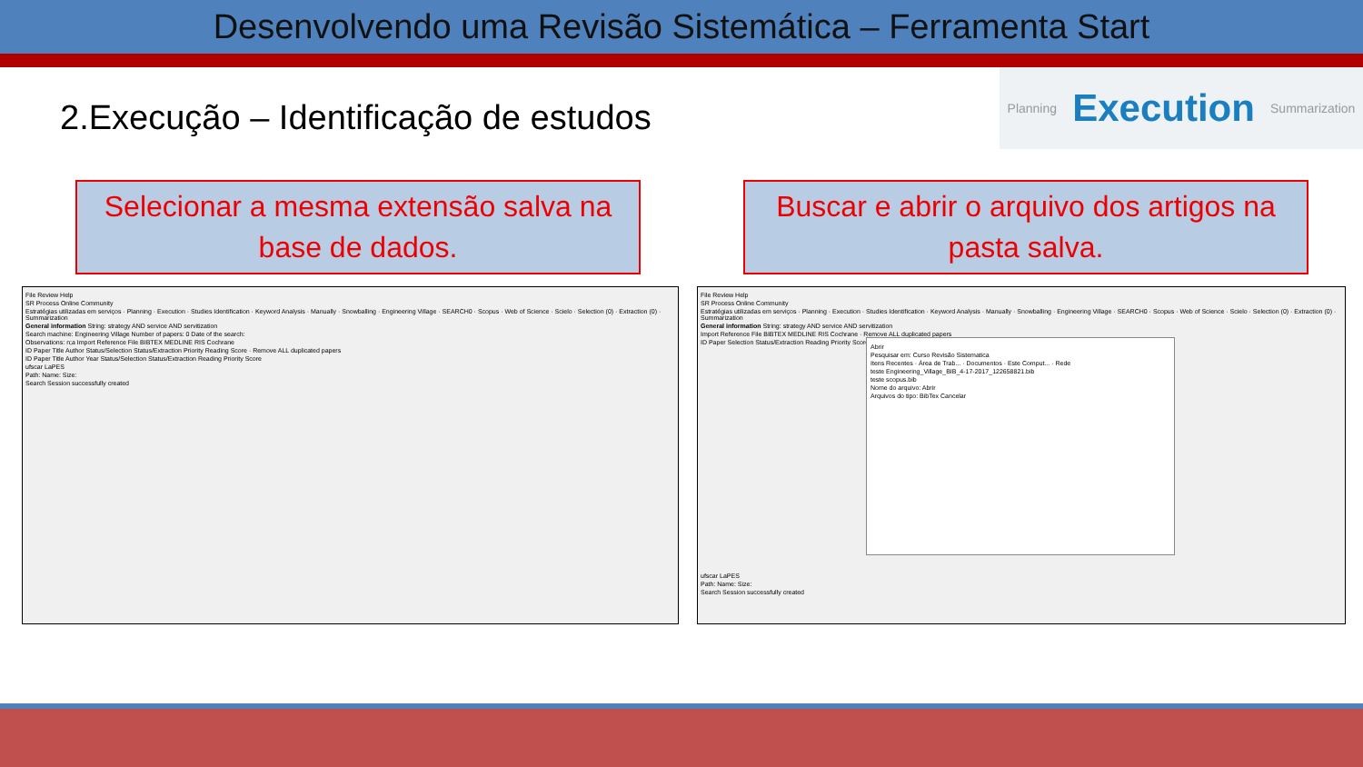Desenvolvendo uma Revisão Sistemática – Ferramenta Start
2.Execução – Identificação de estudos
Planning Execution Summarization
Selecionar a mesma extensão salva na base de dados.
Buscar e abrir o arquivo dos artigos na pasta salva.
File Review Help
SR Process Online Community
Estratégias utilizadas em serviços · Planning · Execution · Studies Identification · Keyword Analysis · Manually · Snowballing · Engineering Village · SEARCH0 · Scopus · Web of Science · Scielo · Selection (0) · Extraction (0) · Summarization
General information String: strategy AND service AND servitization
Search machine: Engineering Village Number of papers: 0 Date of the search:
Observations: n;a Import Reference File BIBTEX MEDLINE RIS Cochrane
ID Paper Title Author Status/Selection Status/Extraction Priority Reading Score · Remove ALL duplicated papers
ID Paper Title Author Year Status/Selection Status/Extraction Reading Priority Score
ufscar LaPES
Path: Name: Size:
Search Session successfully created
File Review Help
SR Process Online Community
Estratégias utilizadas em serviços · Planning · Execution · Studies Identification · Keyword Analysis · Manually · Snowballing · Engineering Village · SEARCH0 · Scopus · Web of Science · Scielo · Selection (0) · Extraction (0) · Summarization
General information String: strategy AND service AND servitization
Import Reference File BIBTEX MEDLINE RIS Cochrane · Remove ALL duplicated papers
ID Paper Selection Status/Extraction Reading Priority Score
Abrir
Pesquisar em: Curso Revisão Sistematica
Itens Recentes · Área de Trab... · Documentos · Este Comput... · Rede
teste Engineering_Village_BIB_4-17-2017_122658821.bib
teste scopus.bib
Nome do arquivo: Abrir
Arquivos do tipo: BibTex Cancelar
ufscar LaPES
Path: Name: Size:
Search Session successfully created